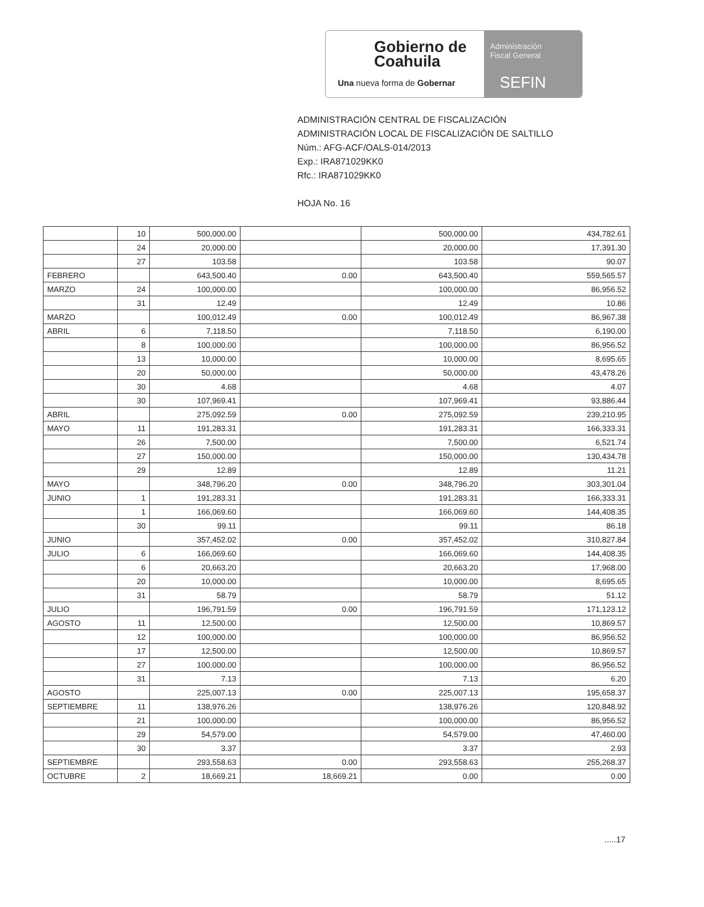Gobierno de
Coahuila
Una nueva forma de Gobernar
Administración
Fiscal General
SEFIN
ADMINISTRACIÓN CENTRAL DE FISCALIZACIÓN
ADMINISTRACIÓN LOCAL DE FISCALIZACIÓN DE SALTILLO
Núm.: AFG-ACF/OALS-014/2013
Exp.: IRA871029KK0
Rfc.: IRA871029KK0
HOJA No. 16
| | 10 | 500,000.00 | | 500,000.00 | 434,782.61 |
| | 24 | 20,000.00 | | 20,000.00 | 17,391.30 |
| | 27 | 103.58 | | 103.58 | 90.07 |
| FEBRERO | | 643,500.40 | 0.00 | 643,500.40 | 559,565.57 |
| MARZO | 24 | 100,000.00 | | 100,000.00 | 86,956.52 |
| | 31 | 12.49 | | 12.49 | 10.86 |
| MARZO | | 100,012.49 | 0.00 | 100,012.49 | 86,967.38 |
| ABRIL | 6 | 7,118.50 | | 7,118.50 | 6,190.00 |
| | 8 | 100,000.00 | | 100,000.00 | 86,956.52 |
| | 13 | 10,000.00 | | 10,000.00 | 8,695.65 |
| | 20 | 50,000.00 | | 50,000.00 | 43,478.26 |
| | 30 | 4.68 | | 4.68 | 4.07 |
| | 30 | 107,969.41 | | 107,969.41 | 93,886.44 |
| ABRIL | | 275,092.59 | 0.00 | 275,092.59 | 239,210.95 |
| MAYO | 11 | 191,283.31 | | 191,283.31 | 166,333.31 |
| | 26 | 7,500.00 | | 7,500.00 | 6,521.74 |
| | 27 | 150,000.00 | | 150,000.00 | 130,434.78 |
| | 29 | 12.89 | | 12.89 | 11.21 |
| MAYO | | 348,796.20 | 0.00 | 348,796.20 | 303,301.04 |
| JUNIO | 1 | 191,283.31 | | 191,283.31 | 166,333.31 |
| | 1 | 166,069.60 | | 166,069.60 | 144,408.35 |
| | 30 | 99.11 | | 99.11 | 86.18 |
| JUNIO | | 357,452.02 | 0.00 | 357,452.02 | 310,827.84 |
| JULIO | 6 | 166,069.60 | | 166,069.60 | 144,408.35 |
| | 6 | 20,663.20 | | 20,663.20 | 17,968.00 |
| | 20 | 10,000.00 | | 10,000.00 | 8,695.65 |
| | 31 | 58.79 | | 58.79 | 51.12 |
| JULIO | | 196,791.59 | 0.00 | 196,791.59 | 171,123.12 |
| AGOSTO | 11 | 12,500.00 | | 12,500.00 | 10,869.57 |
| | 12 | 100,000.00 | | 100,000.00 | 86,956.52 |
| | 17 | 12,500.00 | | 12,500.00 | 10,869.57 |
| | 27 | 100,000.00 | | 100,000.00 | 86,956.52 |
| | 31 | 7.13 | | 7.13 | 6.20 |
| AGOSTO | | 225,007.13 | 0.00 | 225,007.13 | 195,658.37 |
| SEPTIEMBRE | 11 | 138,976.26 | | 138,976.26 | 120,848.92 |
| | 21 | 100,000.00 | | 100,000.00 | 86,956.52 |
| | 29 | 54,579.00 | | 54,579.00 | 47,460.00 |
| | 30 | 3.37 | | 3.37 | 2.93 |
| SEPTIEMBRE | | 293,558.63 | 0.00 | 293,558.63 | 255,268.37 |
| OCTUBRE | 2 | 18,669.21 | 18,669.21 | 0.00 | 0.00 |
.....17